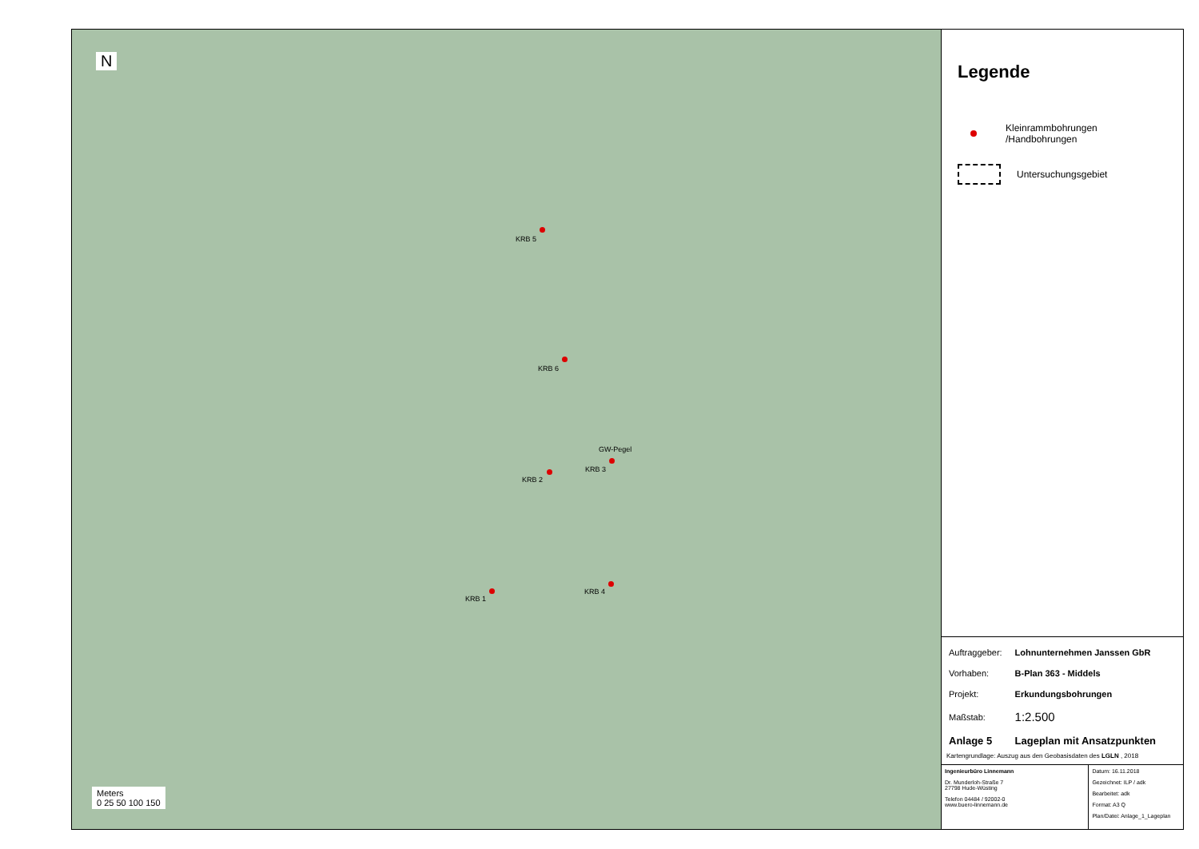N
KRB 5
KRB 6
GW-Pegel
KRB 3
KRB 2
KRB 4
KRB 1
Meters
0 25 50 100 150
Legende
Kleinrammbohrungen
/Handbohrungen
Untersuchungsgebiet
| Auftraggeber: | Lohnunternehmen Janssen GbR |
| Vorhaben: | B-Plan 363 - Middels |
| Projekt: | Erkundungsbohrungen |
| Maßstab: | 1:2.500 |
| Anlage 5 | Lageplan mit Ansatzpunkten |
Kartengrundlage: Auszug aus den Geobasisdaten des LGLN , 2018
Ingenieurbüro Linnemann
Dr. Munderloh-Straße 7
27798 Hude-Wüsting
Telefon 04484 / 92002-0
www.buero-linnemann.de
Datum: 16.11.2018
Gezeichnet: ILP / adk
Bearbeitet: adk
Format: A3 Q
Plan/Datei: Anlage_1_Lageplan